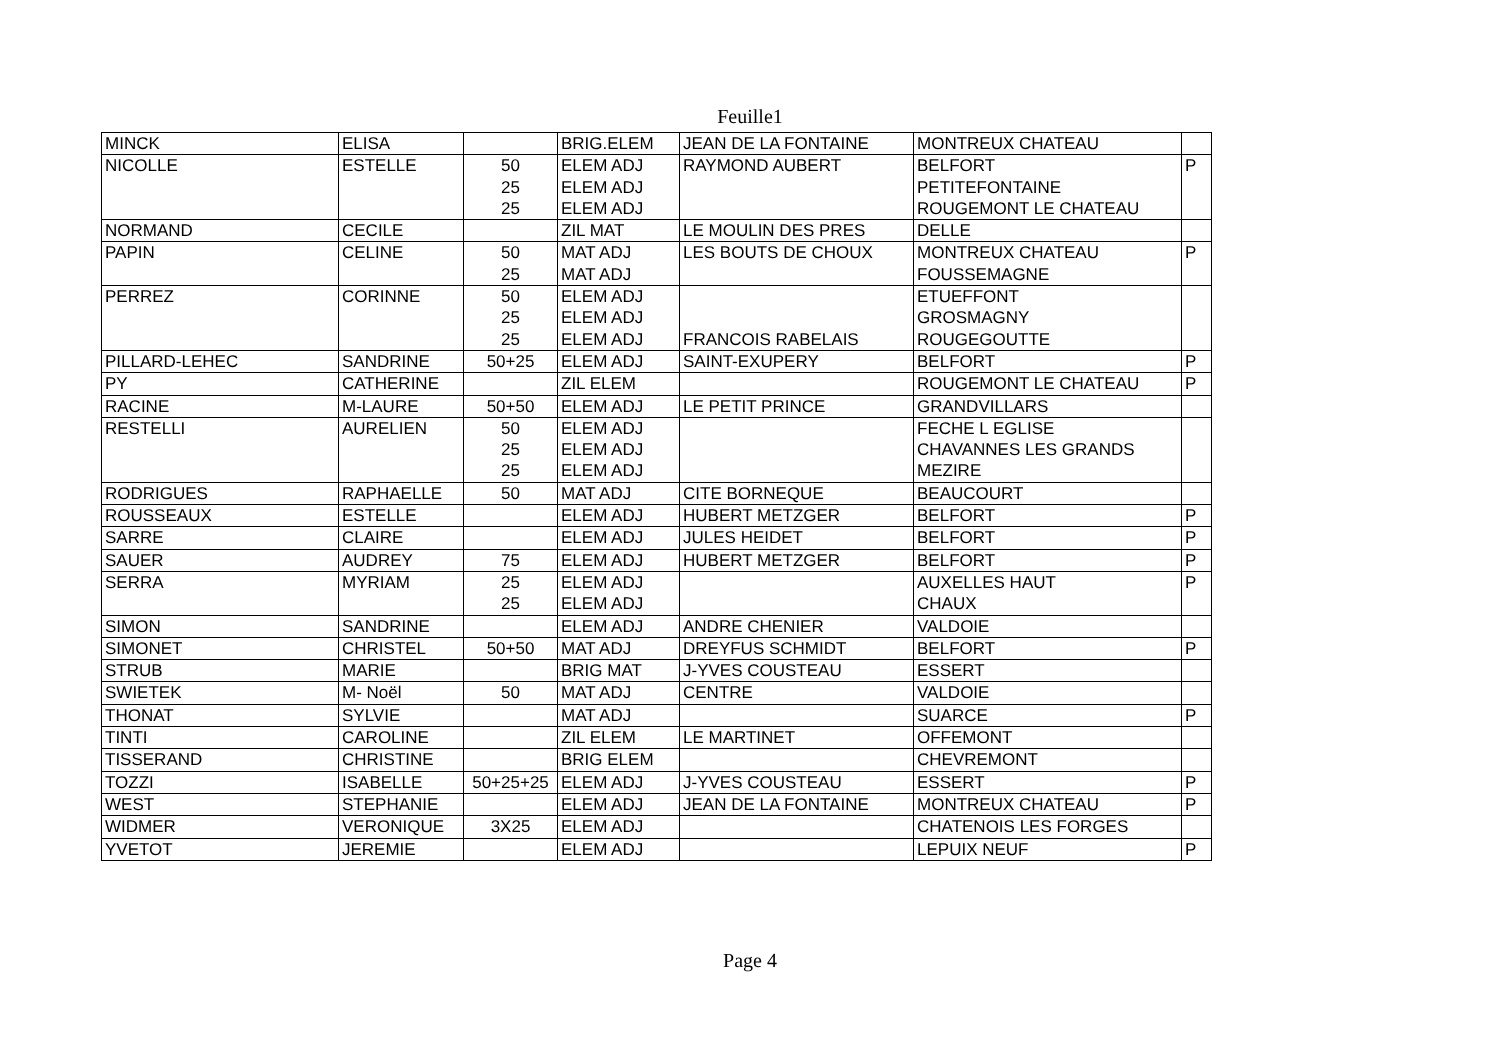Feuille1
| MINCK | ELISA | | BRIG.ELEM | JEAN DE LA FONTAINE | MONTREUX CHATEAU | |
| NICOLLE | ESTELLE | 50 25 25 | ELEM ADJ ELEM ADJ ELEM ADJ | RAYMOND AUBERT | BELFORT PETITEFONTAINE ROUGEMONT LE CHATEAU | P |
| NORMAND | CECILE | | ZIL MAT | LE MOULIN DES PRES | DELLE | |
| PAPIN | CELINE | 50 25 | MAT ADJ MAT ADJ | LES BOUTS DE CHOUX | MONTREUX CHATEAU FOUSSEMAGNE | P |
| PERREZ | CORINNE | 50 25 25 | ELEM ADJ ELEM ADJ ELEM ADJ | FRANCOIS RABELAIS | ETUEFFONT GROSMAGNY ROUGEGOUTTE | |
| PILLARD-LEHEC | SANDRINE | 50+25 | ELEM ADJ | SAINT-EXUPERY | BELFORT | P |
| PY | CATHERINE | | ZIL ELEM | | ROUGEMONT LE CHATEAU | P |
| RACINE | M-LAURE | 50+50 | ELEM ADJ | LE PETIT PRINCE | GRANDVILLARS | |
| RESTELLI | AURELIEN | 50 25 25 | ELEM ADJ ELEM ADJ ELEM ADJ | | FECHE L EGLISE CHAVANNES LES GRANDS MEZIRE | |
| RODRIGUES | RAPHAELLE | 50 | MAT ADJ | CITE BORNEQUE | BEAUCOURT | |
| ROUSSEAUX | ESTELLE | | ELEM ADJ | HUBERT METZGER | BELFORT | P |
| SARRE | CLAIRE | | ELEM ADJ | JULES HEIDET | BELFORT | P |
| SAUER | AUDREY | 75 | ELEM ADJ | HUBERT METZGER | BELFORT | P |
| SERRA | MYRIAM | 25 25 | ELEM ADJ ELEM ADJ | | AUXELLES HAUT CHAUX | P |
| SIMON | SANDRINE | | ELEM ADJ | ANDRE CHENIER | VALDOIE | |
| SIMONET | CHRISTEL | 50+50 | MAT ADJ | DREYFUS SCHMIDT | BELFORT | P |
| STRUB | MARIE | | BRIG MAT | J-YVES COUSTEAU | ESSERT | |
| SWIETEK | M- Noël | 50 | MAT ADJ | CENTRE | VALDOIE | |
| THONAT | SYLVIE | | MAT ADJ | | SUARCE | P |
| TINTI | CAROLINE | | ZIL ELEM | LE MARTINET | OFFEMONT | |
| TISSERAND | CHRISTINE | | BRIG ELEM | | CHEVREMONT | |
| TOZZI | ISABELLE | 50+25+25 | ELEM ADJ | J-YVES COUSTEAU | ESSERT | P |
| WEST | STEPHANIE | | ELEM ADJ | JEAN DE LA FONTAINE | MONTREUX CHATEAU | P |
| WIDMER | VERONIQUE | 3X25 | ELEM ADJ | | CHATENOIS LES FORGES | |
| YVETOT | JEREMIE | | ELEM ADJ | | LEPUIX NEUF | P |
Page 4